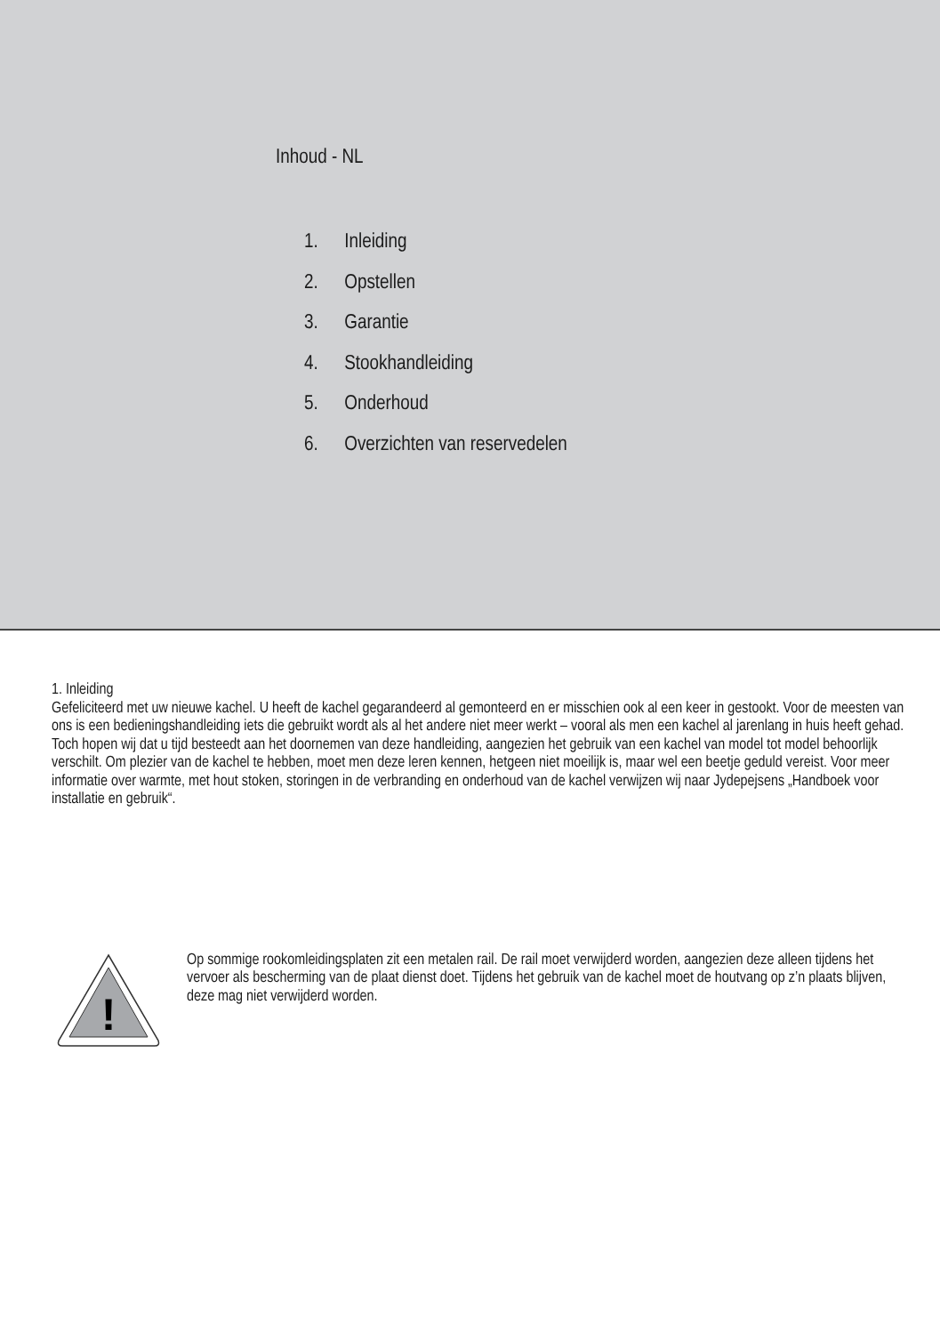Inhoud - NL
1. Inleiding
2. Opstellen
3. Garantie
4. Stookhandleiding
5. Onderhoud
6. Overzichten van reservedelen
1. Inleiding
Gefeliciteerd met uw nieuwe kachel. U heeft de kachel gegarandeerd al gemonteerd en er misschien ook al een keer in gestookt. Voor de meesten van ons is een bedieningshandleiding iets die gebruikt wordt als al het andere niet meer werkt – vooral als men een kachel al jarenlang in huis heeft gehad. Toch hopen wij dat u tijd besteedt aan het doornemen van deze handleiding, aangezien het gebruik van een kachel van model tot model behoorlijk verschilt. Om plezier van de kachel te hebben, moet men deze leren kennen, hetgeen niet moeilijk is, maar wel een beetje geduld vereist. Voor meer informatie over warmte, met hout stoken, storingen in de verbranding en onderhoud van de kachel verwijzen wij naar Jydepejsens „Handboek voor installatie en gebruik“.
!
Op sommige rookomleidingsplaten zit een metalen rail. De rail moet verwijderd worden, aangezien deze alleen tijdens het vervoer als bescherming van de plaat dienst doet. Tijdens het gebruik van de kachel moet de houtvang op z’n plaats blijven, deze mag niet verwijderd worden.